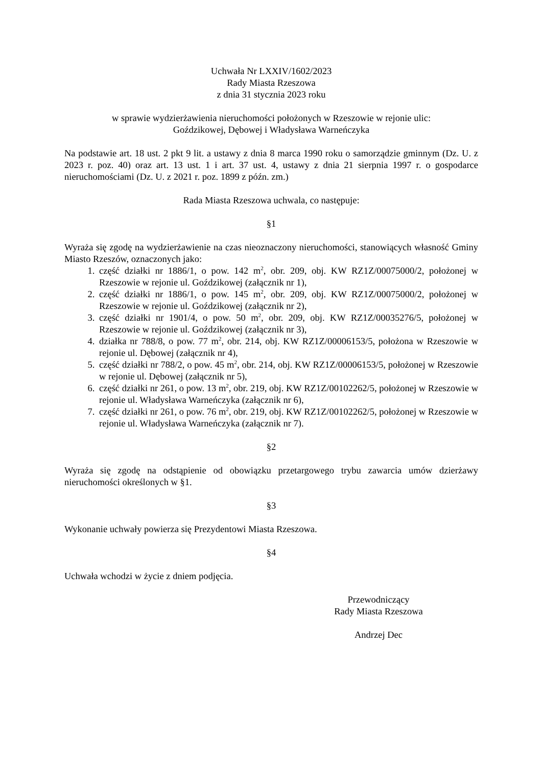Uchwała Nr LXXIV/1602/2023
Rady Miasta Rzeszowa
z dnia 31 stycznia 2023 roku
w sprawie wydzierżawienia nieruchomości położonych w Rzeszowie w rejonie ulic:
Goździkowej, Dębowej i Władysława Warneńczyka
Na podstawie art. 18 ust. 2 pkt 9 lit. a ustawy z dnia 8 marca 1990 roku o samorządzie gminnym (Dz. U. z 2023 r. poz. 40) oraz art. 13 ust. 1 i art. 37 ust. 4, ustawy z dnia 21 sierpnia 1997 r. o gospodarce nieruchomościami (Dz. U. z 2021 r. poz. 1899 z późn. zm.)
Rada Miasta Rzeszowa uchwala, co następuje:
§1
Wyraża się zgodę na wydzierżawienie na czas nieoznaczony nieruchomości, stanowiących własność Gminy Miasto Rzeszów, oznaczonych jako:
1. część działki nr 1886/1, o pow. 142 m<sup>2</sup>, obr. 209, obj. KW RZ1Z/00075000/2, położonej w Rzeszowie w rejonie ul. Goździkowej (załącznik nr 1),
2. część działki nr 1886/1, o pow. 145 m<sup>2</sup>, obr. 209, obj. KW RZ1Z/00075000/2, położonej w Rzeszowie w rejonie ul. Goździkowej (załącznik nr 2),
3. część działki nr 1901/4, o pow. 50 m<sup>2</sup>, obr. 209, obj. KW RZ1Z/00035276/5, położonej w Rzeszowie w rejonie ul. Goździkowej (załącznik nr 3),
4. działka nr 788/8, o pow. 77 m<sup>2</sup>, obr. 214, obj. KW RZ1Z/00006153/5, położona w Rzeszowie w rejonie ul. Dębowej (załącznik nr 4),
5. część działki nr 788/2, o pow. 45 m<sup>2</sup>, obr. 214, obj. KW RZ1Z/00006153/5, położonej w Rzeszowie w rejonie ul. Dębowej (załącznik nr 5),
6. część działki nr 261, o pow. 13 m<sup>2</sup>, obr. 219, obj. KW RZ1Z/00102262/5, położonej w Rzeszowie w rejonie ul. Władysława Warneńczyka (załącznik nr 6),
7. część działki nr 261, o pow. 76 m<sup>2</sup>, obr. 219, obj. KW RZ1Z/00102262/5, położonej w Rzeszowie w rejonie ul. Władysława Warneńczyka (załącznik nr 7).
§2
Wyraża się zgodę na odstąpienie od obowiązku przetargowego trybu zawarcia umów dzierżawy nieruchomości określonych w §1.
§3
Wykonanie uchwały powierza się Prezydentowi Miasta Rzeszowa.
§4
Uchwała wchodzi w życie z dniem podjęcia.
Przewodniczący
Rady Miasta Rzeszowa
Andrzej Dec